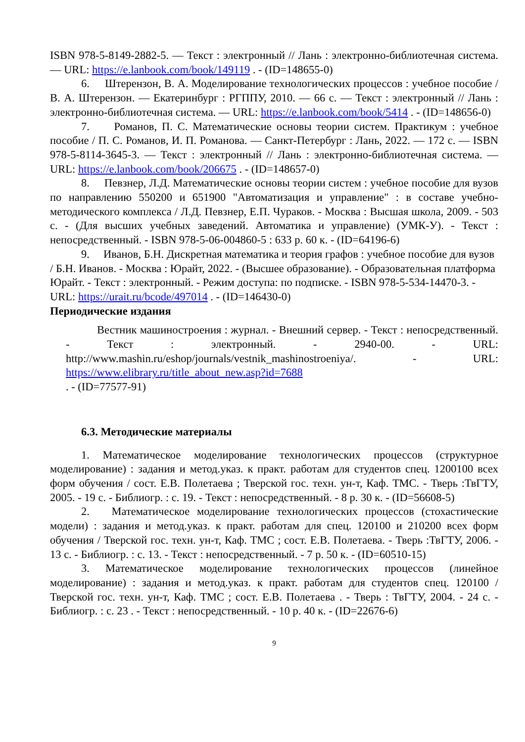ISBN 978-5-8149-2882-5. — Текст : электронный // Лань : электронно-библиотечная система. — URL: https://e.lanbook.com/book/149119 . - (ID=148655-0)
6. Штерензон, В. А. Моделирование технологических процессов : учебное пособие / В. А. Штерензон. — Екатеринбург : РГППУ, 2010. — 66 с. — Текст : электронный // Лань : электронно-библиотечная система. — URL: https://e.lanbook.com/book/5414 . - (ID=148656-0)
7. Романов, П. С. Математические основы теории систем. Практикум : учебное пособие / П. С. Романов, И. П. Романова. — Санкт-Петербург : Лань, 2022. — 172 с. — ISBN 978-5-8114-3645-3. — Текст : электронный // Лань : электронно-библиотечная система. — URL: https://e.lanbook.com/book/206675 . - (ID=148657-0)
8. Певзнер, Л.Д. Математические основы теории систем : учебное пособие для вузов по направлению 550200 и 651900 "Автоматизация и управление" : в составе учебно-методического комплекса / Л.Д. Певзнер, Е.П. Чураков. - Москва : Высшая школа, 2009. - 503 с. - (Для высших учебных заведений. Автоматика и управление) (УМК-У). - Текст : непосредственный. - ISBN 978-5-06-004860-5 : 633 р. 60 к. - (ID=64196-6)
9. Иванов, Б.Н. Дискретная математика и теория графов : учебное пособие для вузов / Б.Н. Иванов. - Москва : Юрайт, 2022. - (Высшее образование). - Образовательная платформа Юрайт. - Текст : электронный. - Режим доступа: по подписке. - ISBN 978-5-534-14470-3. - URL: https://urait.ru/bcode/497014 . - (ID=146430-0)
Периодические издания
Вестник машиностроения : журнал. - Внешний сервер. - Текст : непосредственный. - Текст : электронный. - 2940-00. - URL: http://www.mashin.ru/eshop/journals/vestnik_mashinostroeniya/. - URL: https://www.elibrary.ru/title_about_new.asp?id=7688
. - (ID=77577-91)
6.3. Методические материалы
1. Математическое моделирование технологических процессов (структурное моделирование) : задания и метод.указ. к практ. работам для студентов спец. 1200100 всех форм обучения / сост. Е.В. Полетаева ; Тверской гос. техн. ун-т, Каф. ТМС. - Тверь :ТвГТУ, 2005. - 19 с. - Библиогр. : с. 19. - Текст : непосредственный. - 8 р. 30 к. - (ID=56608-5)
2. Математическое моделирование технологических процессов (стохастические модели) : задания и метод.указ. к практ. работам для спец. 120100 и 210200 всех форм обучения / Тверской гос. техн. ун-т, Каф. ТМС ; сост. Е.В. Полетаева. - Тверь :ТвГТУ, 2006. - 13 с. - Библиогр. : с. 13. - Текст : непосредственный. - 7 р. 50 к. - (ID=60510-15)
3. Математическое моделирование технологических процессов (линейное моделирование) : задания и метод.указ. к практ. работам для студентов спец. 120100 / Тверской гос. техн. ун-т, Каф. ТМС ; сост. Е.В. Полетаева . - Тверь : ТвГТУ, 2004. - 24 с. - Библиогр. : с. 23 . - Текст : непосредственный. - 10 р. 40 к. - (ID=22676-6)
9